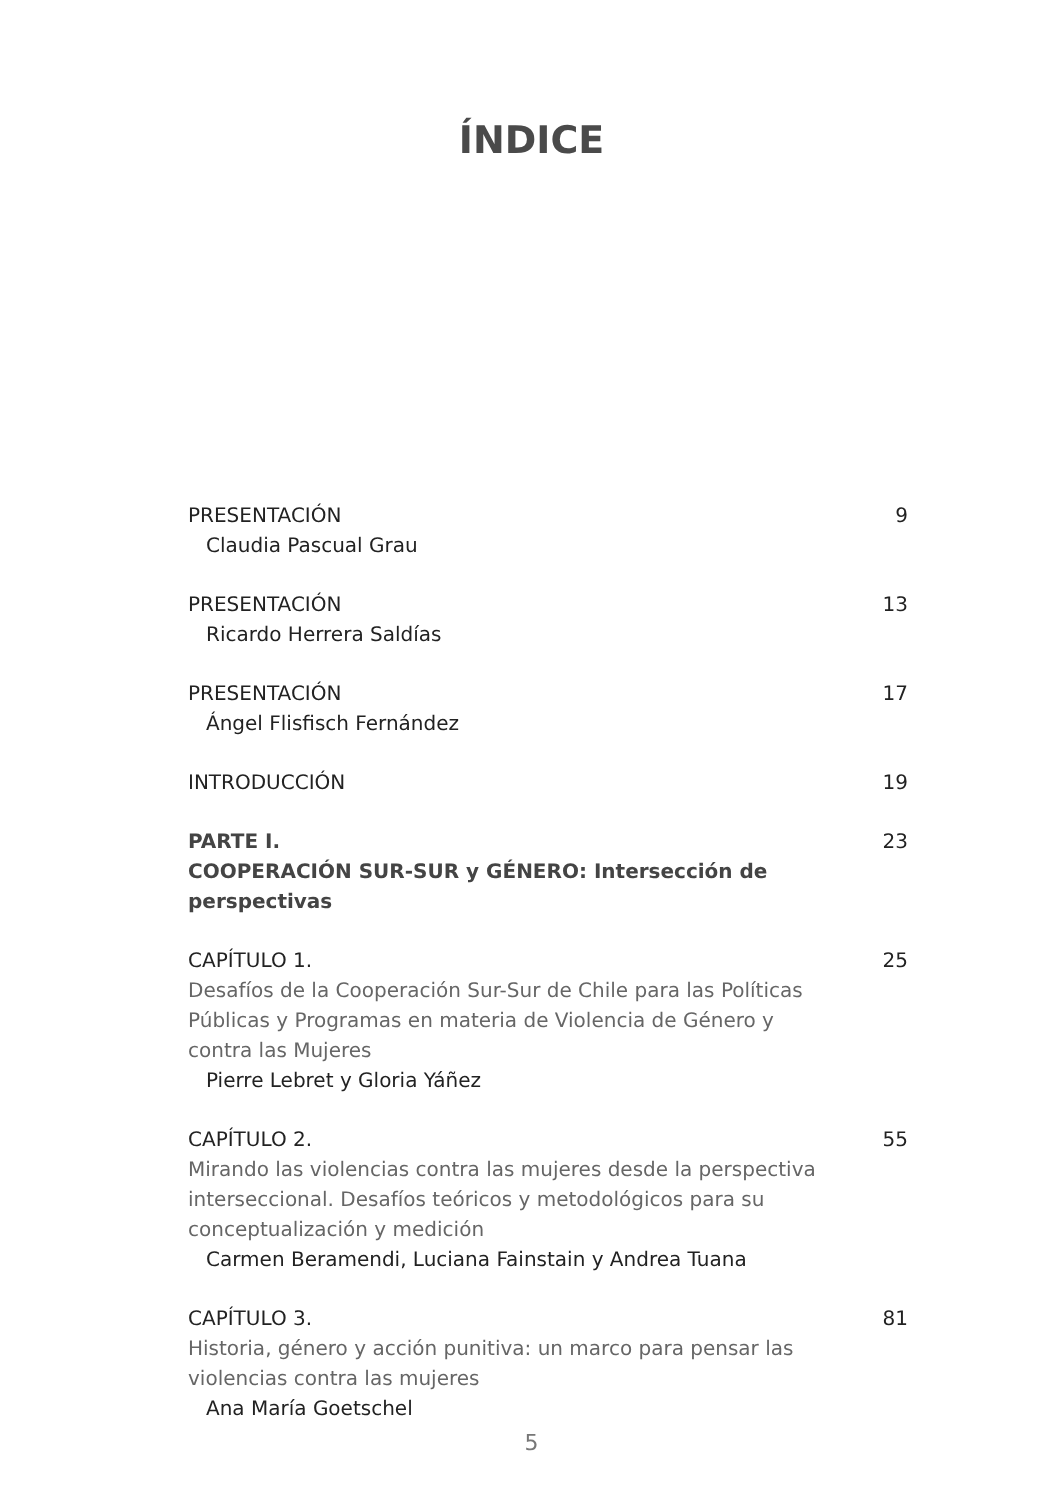ÍNDICE
PRESENTACIÓN 9
Claudia Pascual Grau
PRESENTACIÓN 13
Ricardo Herrera Saldías
PRESENTACIÓN 17
Ángel Flisfisch Fernández
INTRODUCCIÓN 19
PARTE I. 23
COOPERACIÓN SUR-SUR y GÉNERO: Intersección de perspectivas
CAPÍTULO 1. 25
Desafíos de la Cooperación Sur-Sur de Chile para las Políticas
Públicas y Programas en materia de Violencia de Género y
contra las Mujeres
Pierre Lebret y Gloria Yáñez
CAPÍTULO 2. 55
Mirando las violencias contra las mujeres desde la perspectiva
interseccional. Desafíos teóricos y metodológicos para su
conceptualización y medición
Carmen Beramendi, Luciana Fainstain y Andrea Tuana
CAPÍTULO 3. 81
Historia, género y acción punitiva: un marco para pensar las
violencias contra las mujeres
Ana María Goetschel
5